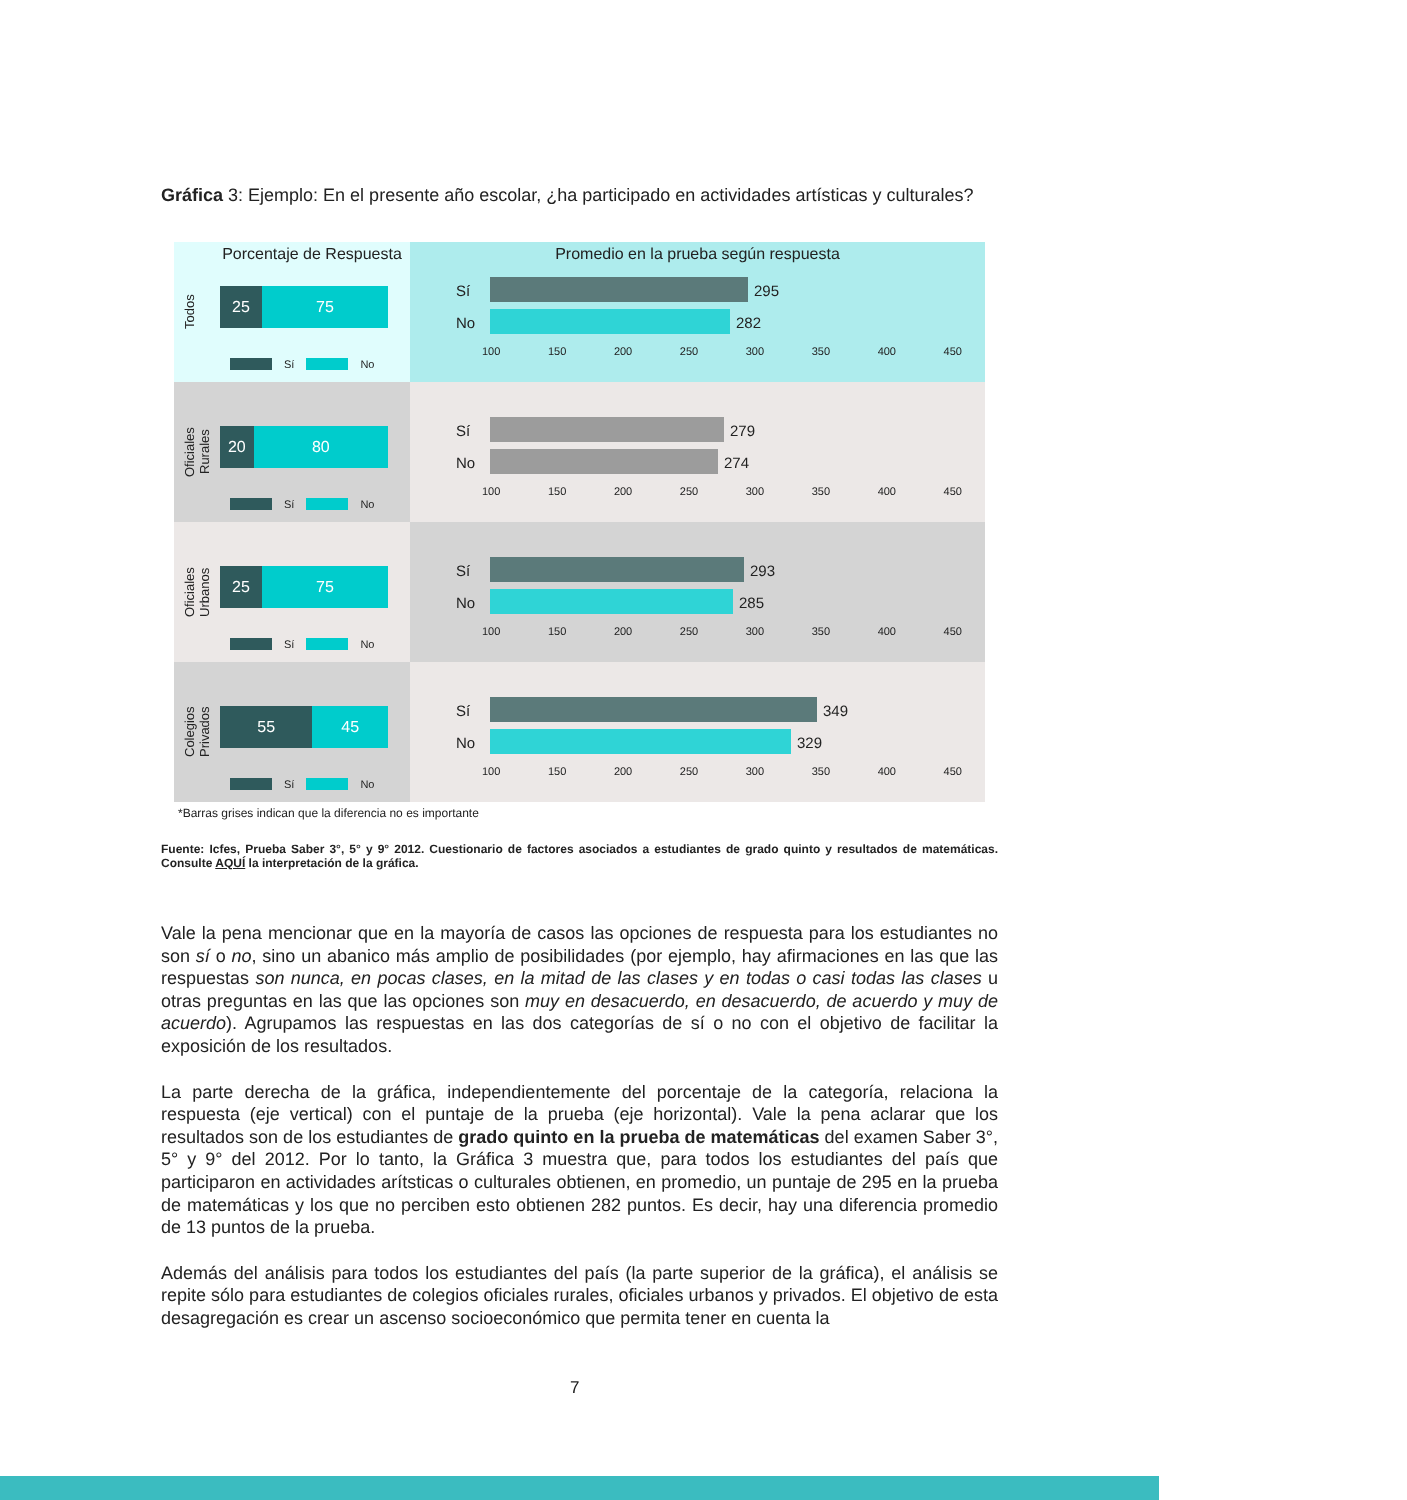Gráfica 3: Ejemplo: En el presente año escolar, ¿ha participado en actividades artísticas y culturales?
Porcentaje de Respuesta
Todos
25 75
Sí No
Promedio en la prueba según respuesta
Sí 295
No 282
100 150 200 250 300 350 400 450
Oficiales Rurales
20 80
Sí No
Sí 279
No 274
100 150 200 250 300 350 400 450
Oficiales Urbanos
25 75
Sí No
Sí 293
No 285
100 150 200 250 300 350 400 450
Colegios Privados
55 45
Sí No
Sí 349
No 329
100 150 200 250 300 350 400 450
*Barras grises indican que la diferencia no es importante
Fuente: Icfes, Prueba Saber 3°, 5° y 9° 2012. Cuestionario de factores asociados a estudiantes de grado quinto y resultados de matemáticas. Consulte AQUÍ la interpretación de la gráfica.
Vale la pena mencionar que en la mayoría de casos las opciones de respuesta para los estudiantes no son sí o no, sino un abanico más amplio de posibilidades (por ejemplo, hay afirmaciones en las que las respuestas son nunca, en pocas clases, en la mitad de las clases y en todas o casi todas las clases u otras preguntas en las que las opciones son muy en desacuerdo, en desacuerdo, de acuerdo y muy de acuerdo). Agrupamos las respuestas en las dos categorías de sí o no con el objetivo de facilitar la exposición de los resultados.
La parte derecha de la gráfica, independientemente del porcentaje de la categoría, relaciona la respuesta (eje vertical) con el puntaje de la prueba (eje horizontal). Vale la pena aclarar que los resultados son de los estudiantes de grado quinto en la prueba de matemáticas del examen Saber 3°, 5° y 9° del 2012. Por lo tanto, la Gráfica 3 muestra que, para todos los estudiantes del país que participaron en actividades arítsticas o culturales obtienen, en promedio, un puntaje de 295 en la prueba de matemáticas y los que no perciben esto obtienen 282 puntos. Es decir, hay una diferencia promedio de 13 puntos de la prueba.
Además del análisis para todos los estudiantes del país (la parte superior de la gráfica), el análisis se repite sólo para estudiantes de colegios oficiales rurales, oficiales urbanos y privados. El objetivo de esta desagregación es crear un ascenso socioeconómico que permita tener en cuenta la
7